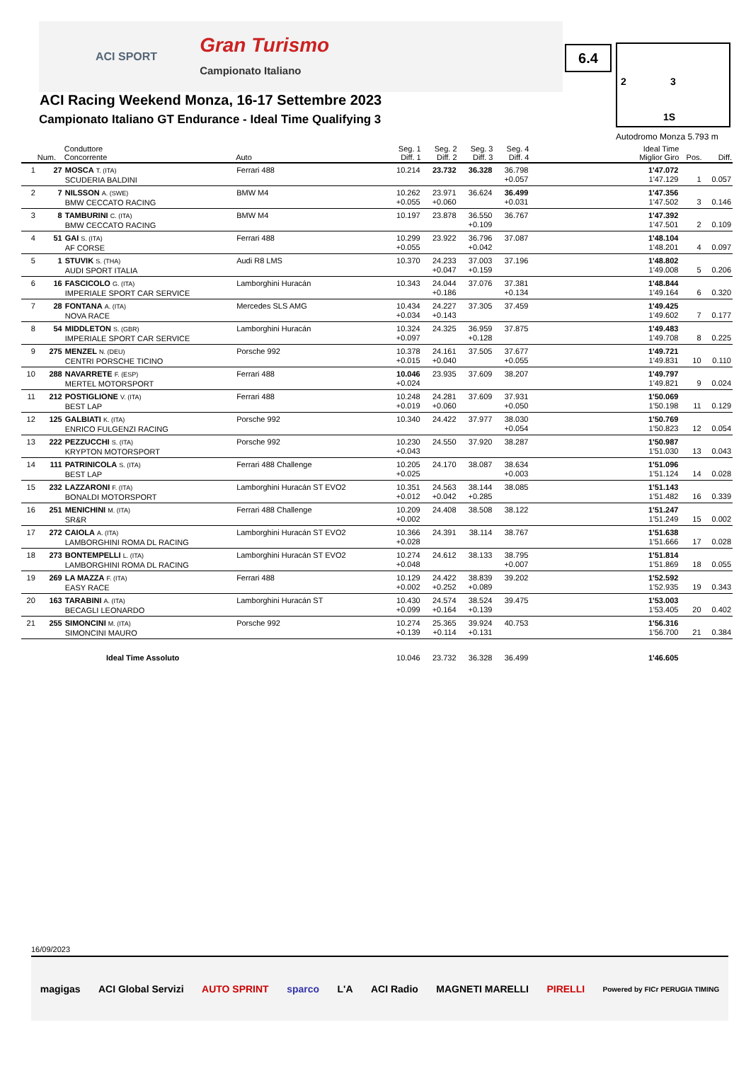ACI SPORT Gran Turismo
Campionato Italiano
6.4 2 3
1S
Autodromo Monza 5.793 m
ACI Racing Weekend Monza, 16-17 Settembre 2023
Campionato Italiano GT Endurance - Ideal Time Qualifying 3
| | Num. | Conduttore Concorrente | Auto | Seg. 1 Diff. 1 | Seg. 2 Diff. 2 | Seg. 3 Diff. 3 | Seg. 4 Diff. 4 | Ideal Time Miglior Giro | Pos. | Diff. |
| --- | --- | --- | --- | --- | --- | --- | --- | --- | --- | --- |
| 1 | 27 | MOSCA T. (ITA) SCUDERIA BALDINI | Ferrari 488 | 10.214 | 23.732 | 36.328 | 36.798 +0.057 | 1'47.072 1'47.129 | 1 | 0.057 |
| 2 | 7 | NILSSON A. (SWE) BMW CECCATO RACING | BMW M4 | 10.262 +0.055 | 23.971 +0.060 | 36.624 | 36.499 +0.031 | 1'47.356 1'47.502 | 3 | 0.146 |
| 3 | 8 | TAMBURINI C. (ITA) BMW CECCATO RACING | BMW M4 | 10.197 | 23.878 | 36.550 +0.109 | 36.767 | 1'47.392 1'47.501 | 2 | 0.109 |
| 4 | 51 | GAI S. (ITA) AF CORSE | Ferrari 488 | 10.299 +0.055 | 23.922 | 36.796 +0.042 | 37.087 | 1'48.104 1'48.201 | 4 | 0.097 |
| 5 | 1 | STUVIK S. (THA) AUDI SPORT ITALIA | Audi R8 LMS | 10.370 | 24.233 +0.047 | 37.003 +0.159 | 37.196 | 1'48.802 1'49.008 | 5 | 0.206 |
| 6 | 16 | FASCICOLO G. (ITA) IMPERIALE SPORT CAR SERVICE | Lamborghini Huracán | 10.343 | 24.044 +0.186 | 37.076 | 37.381 +0.134 | 1'48.844 1'49.164 | 6 | 0.320 |
| 7 | 28 | FONTANA A. (ITA) NOVA RACE | Mercedes SLS AMG | 10.434 +0.034 | 24.227 +0.143 | 37.305 | 37.459 | 1'49.425 1'49.602 | 7 | 0.177 |
| 8 | 54 | MIDDLETON S. (GBR) IMPERIALE SPORT CAR SERVICE | Lamborghini Huracán | 10.324 +0.097 | 24.325 | 36.959 +0.128 | 37.875 | 1'49.483 1'49.708 | 8 | 0.225 |
| 9 | 275 | MENZEL N. (DEU) CENTRI PORSCHE TICINO | Porsche 992 | 10.378 +0.015 | 24.161 +0.040 | 37.505 | 37.677 +0.055 | 1'49.721 1'49.831 | 10 | 0.110 |
| 10 | 288 | NAVARRETE F. (ESP) MERTEL MOTORSPORT | Ferrari 488 | 10.046 +0.024 | 23.935 | 37.609 | 38.207 | 1'49.797 1'49.821 | 9 | 0.024 |
| 11 | 212 | POSTIGLIONE V. (ITA) BEST LAP | Ferrari 488 | 10.248 +0.019 | 24.281 +0.060 | 37.609 | 37.931 +0.050 | 1'50.069 1'50.198 | 11 | 0.129 |
| 12 | 125 | GALBIATI K. (ITA) ENRICO FULGENZI RACING | Porsche 992 | 10.340 | 24.422 | 37.977 | 38.030 +0.054 | 1'50.769 1'50.823 | 12 | 0.054 |
| 13 | 222 | PEZZUCCHI S. (ITA) KRYPTON MOTORSPORT | Porsche 992 | 10.230 +0.043 | 24.550 | 37.920 | 38.287 | 1'50.987 1'51.030 | 13 | 0.043 |
| 14 | 111 | PATRINICOLA S. (ITA) BEST LAP | Ferrari 488 Challenge | 10.205 +0.025 | 24.170 | 38.087 | 38.634 +0.003 | 1'51.096 1'51.124 | 14 | 0.028 |
| 15 | 232 | LAZZARONI F. (ITA) BONALDI MOTORSPORT | Lamborghini Huracán ST EVO2 | 10.351 +0.012 | 24.563 +0.042 | 38.144 +0.285 | 38.085 | 1'51.143 1'51.482 | 16 | 0.339 |
| 16 | 251 | MENICHINI M. (ITA) SR&R | Ferrari 488 Challenge | 10.209 +0.002 | 24.408 | 38.508 | 38.122 | 1'51.247 1'51.249 | 15 | 0.002 |
| 17 | 272 | CAIOLA A. (ITA) LAMBORGHINI ROMA DL RACING | Lamborghini Huracán ST EVO2 | 10.366 +0.028 | 24.391 | 38.114 | 38.767 | 1'51.638 1'51.666 | 17 | 0.028 |
| 18 | 273 | BONTEMPELLI L. (ITA) LAMBORGHINI ROMA DL RACING | Lamborghini Huracán ST EVO2 | 10.274 +0.048 | 24.612 | 38.133 | 38.795 +0.007 | 1'51.814 1'51.869 | 18 | 0.055 |
| 19 | 269 | LA MAZZA F. (ITA) EASY RACE | Ferrari 488 | 10.129 +0.002 | 24.422 +0.252 | 38.839 +0.089 | 39.202 | 1'52.592 1'52.935 | 19 | 0.343 |
| 20 | 163 | TARABINI A. (ITA) BECAGLI LEONARDO | Lamborghini Huracán ST | 10.430 +0.099 | 24.574 +0.164 | 38.524 +0.139 | 39.475 | 1'53.003 1'53.405 | 20 | 0.402 |
| 21 | 255 | SIMONCINI M. (ITA) SIMONCINI MAURO | Porsche 992 | 10.274 +0.139 | 25.365 +0.114 | 39.924 +0.131 | 40.753 | 1'56.316 1'56.700 | 21 | 0.384 |
| Ideal Time Assoluto | | | | 10.046 | 23.732 | 36.328 | 36.499 | 1'46.605 | | |
16/09/2023
magigas ACI Global Servizi AUTO SPRINT sparco L'A ACI Radio MAGNETI MARELLI PIRELLI Powered by FICr PERUGIA TIMING